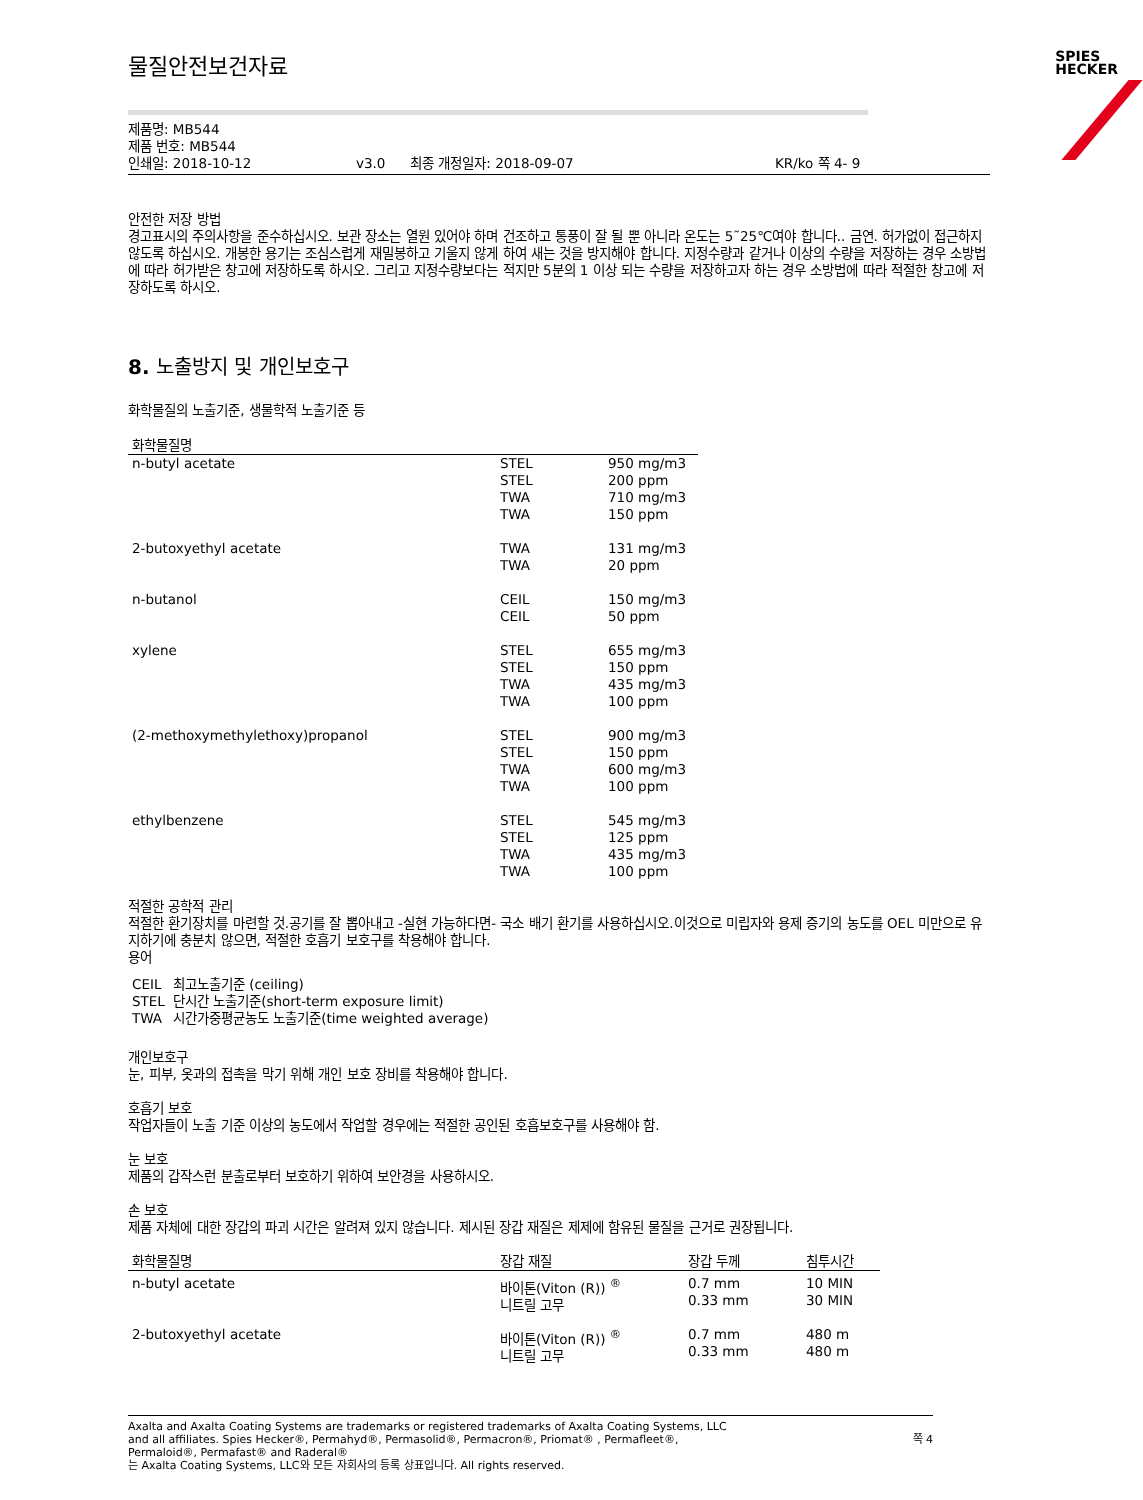SPIES
HECKER
물질안전보건자료
제품명: MB544
제품 번호: MB544
인쇄일: 2018-10-12 v3.0 최종 개정일자: 2018-09-07 KR/ko 쪽 4- 9
안전한 저장 방법
경고표시의 주의사항을 준수하십시오. 보관 장소는 열원 있어야 하며 건조하고 통풍이 잘 될 뿐 아니라 온도는 5˜25℃여야 합니다.. 금연. 허가없이 접근하지 않도록 하십시오. 개봉한 용기는 조심스럽게 재밀봉하고 기울지 않게 하여 새는 것을 방지해야 합니다. 지정수량과 같거나 이상의 수량을 저장하는 경우 소방법에 따라 허가받은 창고에 저장하도록 하시오. 그리고 지정수량보다는 적지만 5분의 1 이상 되는 수량을 저장하고자 하는 경우 소방법에 따라 적절한 창고에 저장하도록 하시오.
8. 노출방지 및 개인보호구
화학물질의 노출기준, 생물학적 노출기준 등
| 화학물질명 | | |
| --- | --- | --- |
| n-butyl acetate | STEL STEL TWA TWA | 950 mg/m3 200 ppm 710 mg/m3 150 ppm |
| 2-butoxyethyl acetate | TWA TWA | 131 mg/m3 20 ppm |
| n-butanol | CEIL CEIL | 150 mg/m3 50 ppm |
| xylene | STEL STEL TWA TWA | 655 mg/m3 150 ppm 435 mg/m3 100 ppm |
| (2-methoxymethylethoxy)propanol | STEL STEL TWA TWA | 900 mg/m3 150 ppm 600 mg/m3 100 ppm |
| ethylbenzene | STEL STEL TWA TWA | 545 mg/m3 125 ppm 435 mg/m3 100 ppm |
적절한 공학적 관리
적절한 환기장치를 마련할 것.공기를 잘 뽑아내고 -실현 가능하다면- 국소 배기 환기를 사용하십시오.이것으로 미립자와 용제 증기의 농도를 OEL 미만으로 유지하기에 충분치 않으면, 적절한 호흡기 보호구를 착용해야 합니다.
용어
| CEIL | 최고노출기준 (ceiling) |
| STEL | 단시간 노출기준(short-term exposure limit) |
| TWA | 시간가중평균농도 노출기준(time weighted average) |
개인보호구
눈, 피부, 옷과의 접촉을 막기 위해 개인 보호 장비를 착용해야 합니다.
호흡기 보호
작업자들이 노출 기준 이상의 농도에서 작업할 경우에는 적절한 공인된 호흡보호구를 사용해야 함.
눈 보호
제품의 갑작스런 분출로부터 보호하기 위하여 보안경을 사용하시오.
손 보호
제품 자체에 대한 장갑의 파괴 시간은 알려져 있지 않습니다. 제시된 장갑 재질은 제제에 함유된 물질을 근거로 권장됩니다.
| 화학물질명 | 장갑 재질 | 장갑 두께 | 침투시간 |
| --- | --- | --- | --- |
| n-butyl acetate | 바이톤(Viton (R)) <sup>®</sup> 니트릴 고무 | 0.7 mm 0.33 mm | 10 MIN 30 MIN |
| 2-butoxyethyl acetate | 바이톤(Viton (R)) <sup>®</sup> 니트릴 고무 | 0.7 mm 0.33 mm | 480 m 480 m |
Axalta and Axalta Coating Systems are trademarks or registered trademarks of Axalta Coating Systems, LLC and all affiliates. Spies Hecker®, Permahyd®, Permasolid®, Permacron®, Priomat® , Permafleet®, Permaloid®, Permafast® and Raderal®
는 Axalta Coating Systems, LLC와 모든 자회사의 등록 상표입니다. All rights reserved.
쪽 4